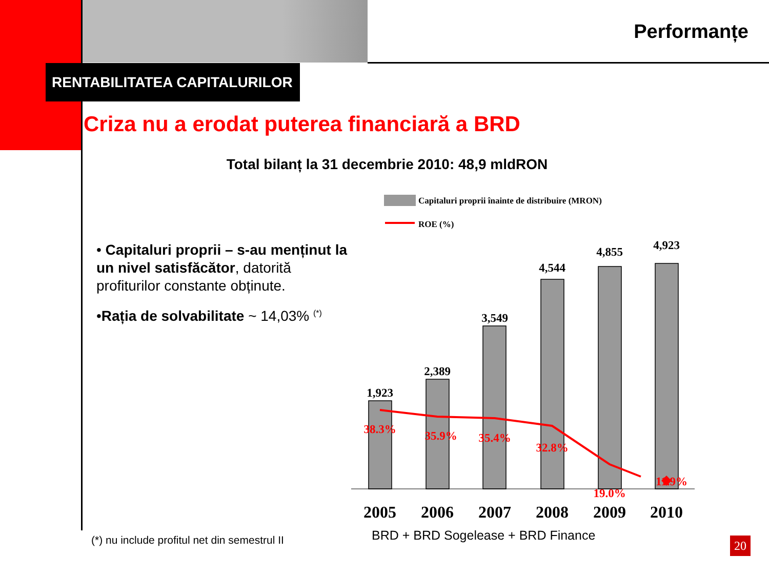Performanțe
RENTABILITATEA CAPITALURILOR
Criza nu a erodat puterea financiară a BRD
Total bilanț la 31 decembrie 2010: 48,9 mldRON
• Capitaluri proprii – s-au menținut la un nivel satisfăcător, datorită profiturilor constante obținute.
•Rația de solvabilitate ~ 14,03% <sup>(*)</sup>
Capitaluri proprii înainte de distribuire (MRON)
ROE (%)
1,923
2,389
3,549
4,544
4,855
4,923
38.3%
35.9%
35.4%
32.8%
19.0%
11.9%
2005
2006
2007
2008
2009
2010
BRD + BRD Sogelease + BRD Finance
(*) nu include profitul net din semestrul II
20